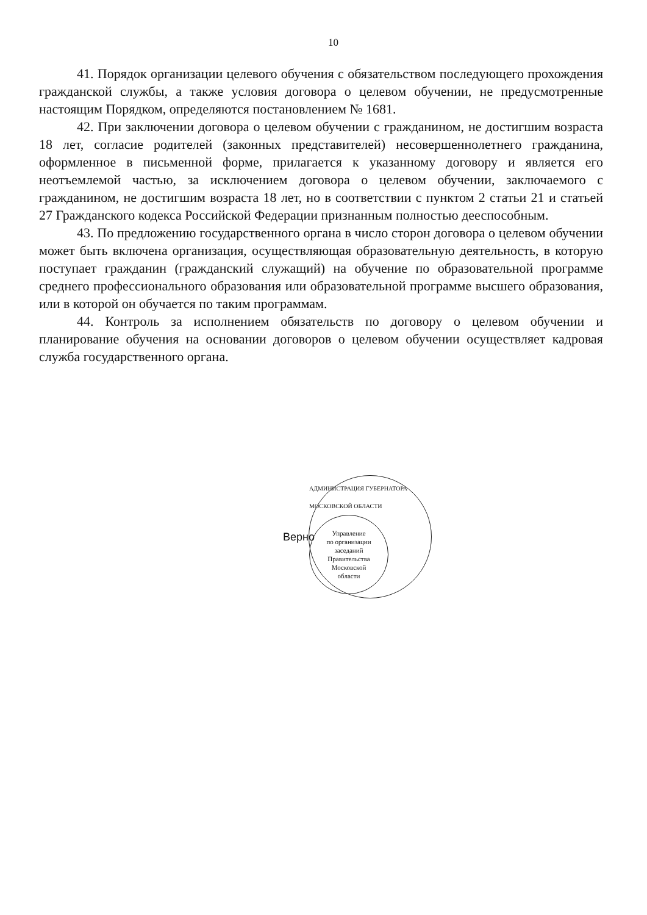10
41. Порядок организации целевого обучения с обязательством последующего прохождения гражданской службы, а также условия договора о целевом обучении, не предусмотренные настоящим Порядком, определяются постановлением № 1681.
42. При заключении договора о целевом обучении с гражданином, не достигшим возраста 18 лет, согласие родителей (законных представителей) несовершеннолетнего гражданина, оформленное в письменной форме, прилагается к указанному договору и является его неотъемлемой частью, за исключением договора о целевом обучении, заключаемого с гражданином, не достигшим возраста 18 лет, но в соответствии с пунктом 2 статьи 21 и статьей 27 Гражданского кодекса Российской Федерации признанным полностью дееспособным.
43. По предложению государственного органа в число сторон договора о целевом обучении может быть включена организация, осуществляющая образовательную деятельность, в которую поступает гражданин (гражданский служащий) на обучение по образовательной программе среднего профессионального образования или образовательной программе высшего образования, или в которой он обучается по таким программам.
44. Контроль за исполнением обязательств по договору о целевом обучении и планирование обучения на основании договоров о целевом обучении осуществляет кадровая служба государственного органа.
Верно
АДМИНИСТРАЦИЯ ГУБЕРНАТОРА МОСКОВСКОЙ ОБЛАСТИ
Управление
по организации
заседаний
Правительства
Московской
области